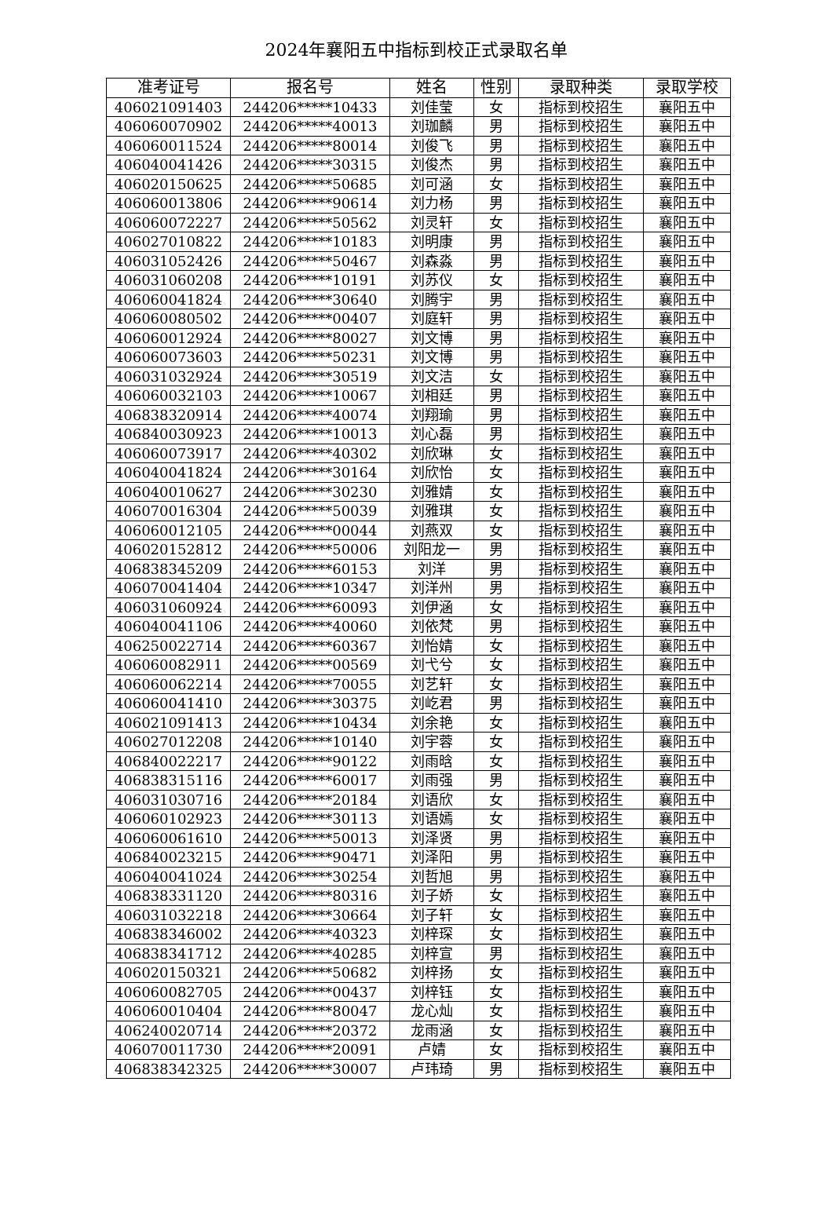2024年襄阳五中指标到校正式录取名单
| 准考证号 | 报名号 | 姓名 | 性别 | 录取种类 | 录取学校 |
| --- | --- | --- | --- | --- | --- |
| 406021091403 | 244206*****10433 | 刘佳莹 | 女 | 指标到校招生 | 襄阳五中 |
| 406060070902 | 244206*****40013 | 刘珈麟 | 男 | 指标到校招生 | 襄阳五中 |
| 406060011524 | 244206*****80014 | 刘俊飞 | 男 | 指标到校招生 | 襄阳五中 |
| 406040041426 | 244206*****30315 | 刘俊杰 | 男 | 指标到校招生 | 襄阳五中 |
| 406020150625 | 244206*****50685 | 刘可涵 | 女 | 指标到校招生 | 襄阳五中 |
| 406060013806 | 244206*****90614 | 刘力杨 | 男 | 指标到校招生 | 襄阳五中 |
| 406060072227 | 244206*****50562 | 刘灵轩 | 女 | 指标到校招生 | 襄阳五中 |
| 406027010822 | 244206*****10183 | 刘明康 | 男 | 指标到校招生 | 襄阳五中 |
| 406031052426 | 244206*****50467 | 刘森淼 | 男 | 指标到校招生 | 襄阳五中 |
| 406031060208 | 244206*****10191 | 刘苏仪 | 女 | 指标到校招生 | 襄阳五中 |
| 406060041824 | 244206*****30640 | 刘腾宇 | 男 | 指标到校招生 | 襄阳五中 |
| 406060080502 | 244206*****00407 | 刘庭轩 | 男 | 指标到校招生 | 襄阳五中 |
| 406060012924 | 244206*****80027 | 刘文博 | 男 | 指标到校招生 | 襄阳五中 |
| 406060073603 | 244206*****50231 | 刘文博 | 男 | 指标到校招生 | 襄阳五中 |
| 406031032924 | 244206*****30519 | 刘文洁 | 女 | 指标到校招生 | 襄阳五中 |
| 406060032103 | 244206*****10067 | 刘相廷 | 男 | 指标到校招生 | 襄阳五中 |
| 406838320914 | 244206*****40074 | 刘翔瑜 | 男 | 指标到校招生 | 襄阳五中 |
| 406840030923 | 244206*****10013 | 刘心磊 | 男 | 指标到校招生 | 襄阳五中 |
| 406060073917 | 244206*****40302 | 刘欣琳 | 女 | 指标到校招生 | 襄阳五中 |
| 406040041824 | 244206*****30164 | 刘欣怡 | 女 | 指标到校招生 | 襄阳五中 |
| 406040010627 | 244206*****30230 | 刘雅婧 | 女 | 指标到校招生 | 襄阳五中 |
| 406070016304 | 244206*****50039 | 刘雅琪 | 女 | 指标到校招生 | 襄阳五中 |
| 406060012105 | 244206*****00044 | 刘燕双 | 女 | 指标到校招生 | 襄阳五中 |
| 406020152812 | 244206*****50006 | 刘阳龙一 | 男 | 指标到校招生 | 襄阳五中 |
| 406838345209 | 244206*****60153 | 刘洋 | 男 | 指标到校招生 | 襄阳五中 |
| 406070041404 | 244206*****10347 | 刘洋州 | 男 | 指标到校招生 | 襄阳五中 |
| 406031060924 | 244206*****60093 | 刘伊涵 | 女 | 指标到校招生 | 襄阳五中 |
| 406040041106 | 244206*****40060 | 刘依梵 | 男 | 指标到校招生 | 襄阳五中 |
| 406250022714 | 244206*****60367 | 刘怡婧 | 女 | 指标到校招生 | 襄阳五中 |
| 406060082911 | 244206*****00569 | 刘弋兮 | 女 | 指标到校招生 | 襄阳五中 |
| 406060062214 | 244206*****70055 | 刘艺轩 | 女 | 指标到校招生 | 襄阳五中 |
| 406060041410 | 244206*****30375 | 刘屹君 | 男 | 指标到校招生 | 襄阳五中 |
| 406021091413 | 244206*****10434 | 刘余艳 | 女 | 指标到校招生 | 襄阳五中 |
| 406027012208 | 244206*****10140 | 刘宇蓉 | 女 | 指标到校招生 | 襄阳五中 |
| 406840022217 | 244206*****90122 | 刘雨晗 | 女 | 指标到校招生 | 襄阳五中 |
| 406838315116 | 244206*****60017 | 刘雨强 | 男 | 指标到校招生 | 襄阳五中 |
| 406031030716 | 244206*****20184 | 刘语欣 | 女 | 指标到校招生 | 襄阳五中 |
| 406060102923 | 244206*****30113 | 刘语嫣 | 女 | 指标到校招生 | 襄阳五中 |
| 406060061610 | 244206*****50013 | 刘泽贤 | 男 | 指标到校招生 | 襄阳五中 |
| 406840023215 | 244206*****90471 | 刘泽阳 | 男 | 指标到校招生 | 襄阳五中 |
| 406040041024 | 244206*****30254 | 刘哲旭 | 男 | 指标到校招生 | 襄阳五中 |
| 406838331120 | 244206*****80316 | 刘子娇 | 女 | 指标到校招生 | 襄阳五中 |
| 406031032218 | 244206*****30664 | 刘子轩 | 女 | 指标到校招生 | 襄阳五中 |
| 406838346002 | 244206*****40323 | 刘梓琛 | 女 | 指标到校招生 | 襄阳五中 |
| 406838341712 | 244206*****40285 | 刘梓宣 | 男 | 指标到校招生 | 襄阳五中 |
| 406020150321 | 244206*****50682 | 刘梓扬 | 女 | 指标到校招生 | 襄阳五中 |
| 406060082705 | 244206*****00437 | 刘梓钰 | 女 | 指标到校招生 | 襄阳五中 |
| 406060010404 | 244206*****80047 | 龙心灿 | 女 | 指标到校招生 | 襄阳五中 |
| 406240020714 | 244206*****20372 | 龙雨涵 | 女 | 指标到校招生 | 襄阳五中 |
| 406070011730 | 244206*****20091 | 卢婧 | 女 | 指标到校招生 | 襄阳五中 |
| 406838342325 | 244206*****30007 | 卢玮琦 | 男 | 指标到校招生 | 襄阳五中 |